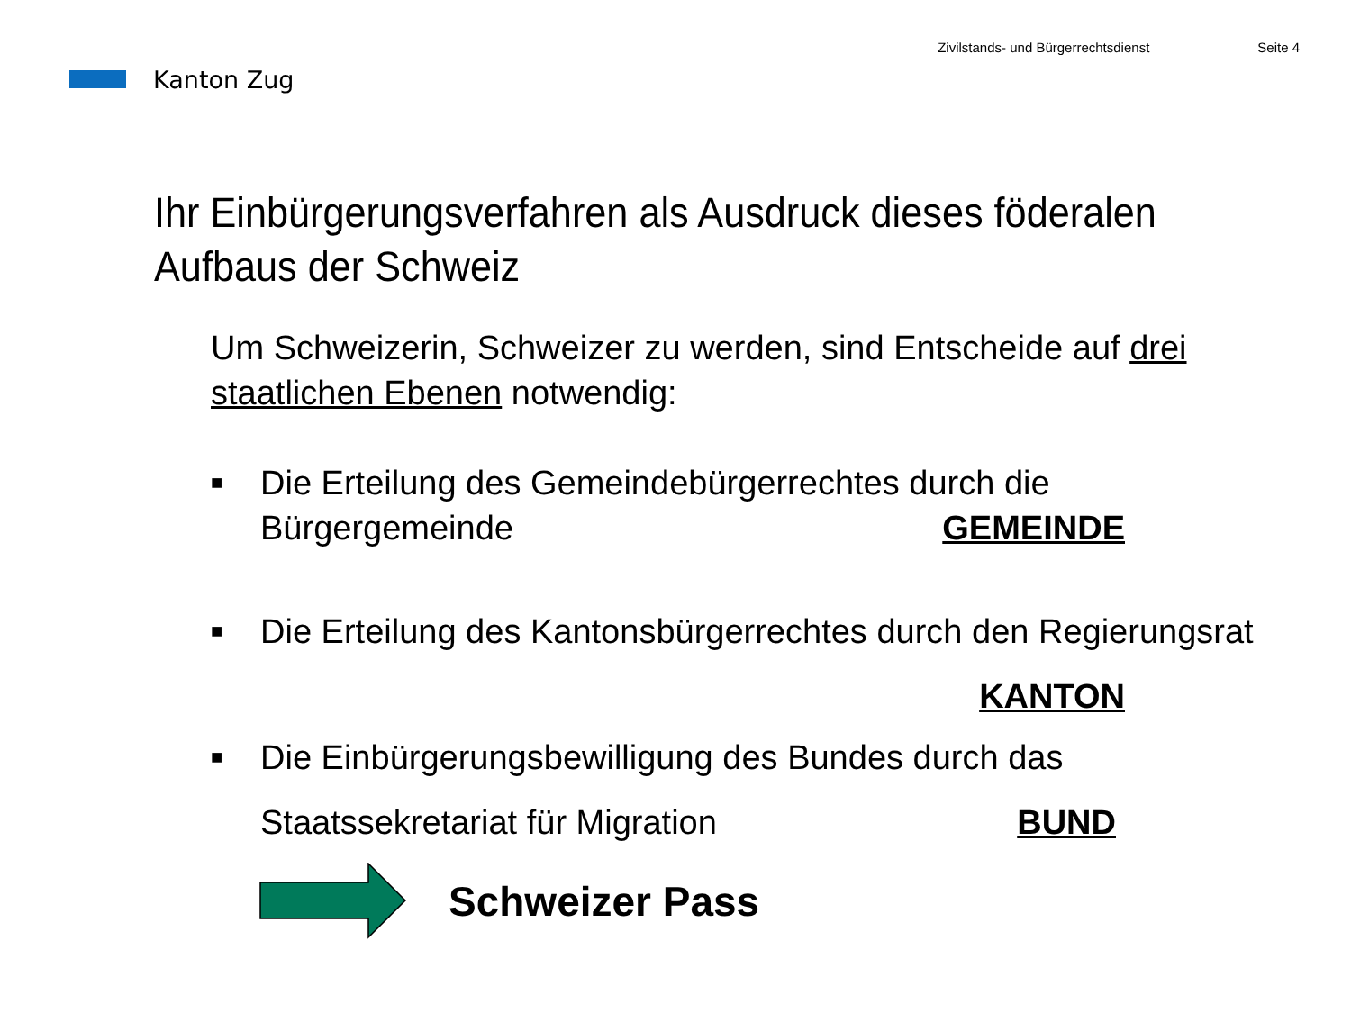Kanton Zug
Zivilstands- und Bürgerrechtsdienst Seite 4
Ihr Einbürgerungsverfahren als Ausdruck dieses föderalen Aufbaus der Schweiz
Um Schweizerin, Schweizer zu werden, sind Entscheide auf drei
staatlichen Ebenen notwendig:
■
Die Erteilung des Gemeindebürgerrechtes durch die
Bürgergemeinde GEMEINDE
■
Die Erteilung des Kantonsbürgerrechtes durch den Regierungsrat
KANTON
■
Die Einbürgerungsbewilligung des Bundes durch das
Staatssekretariat für Migration BUND
Schweizer Pass